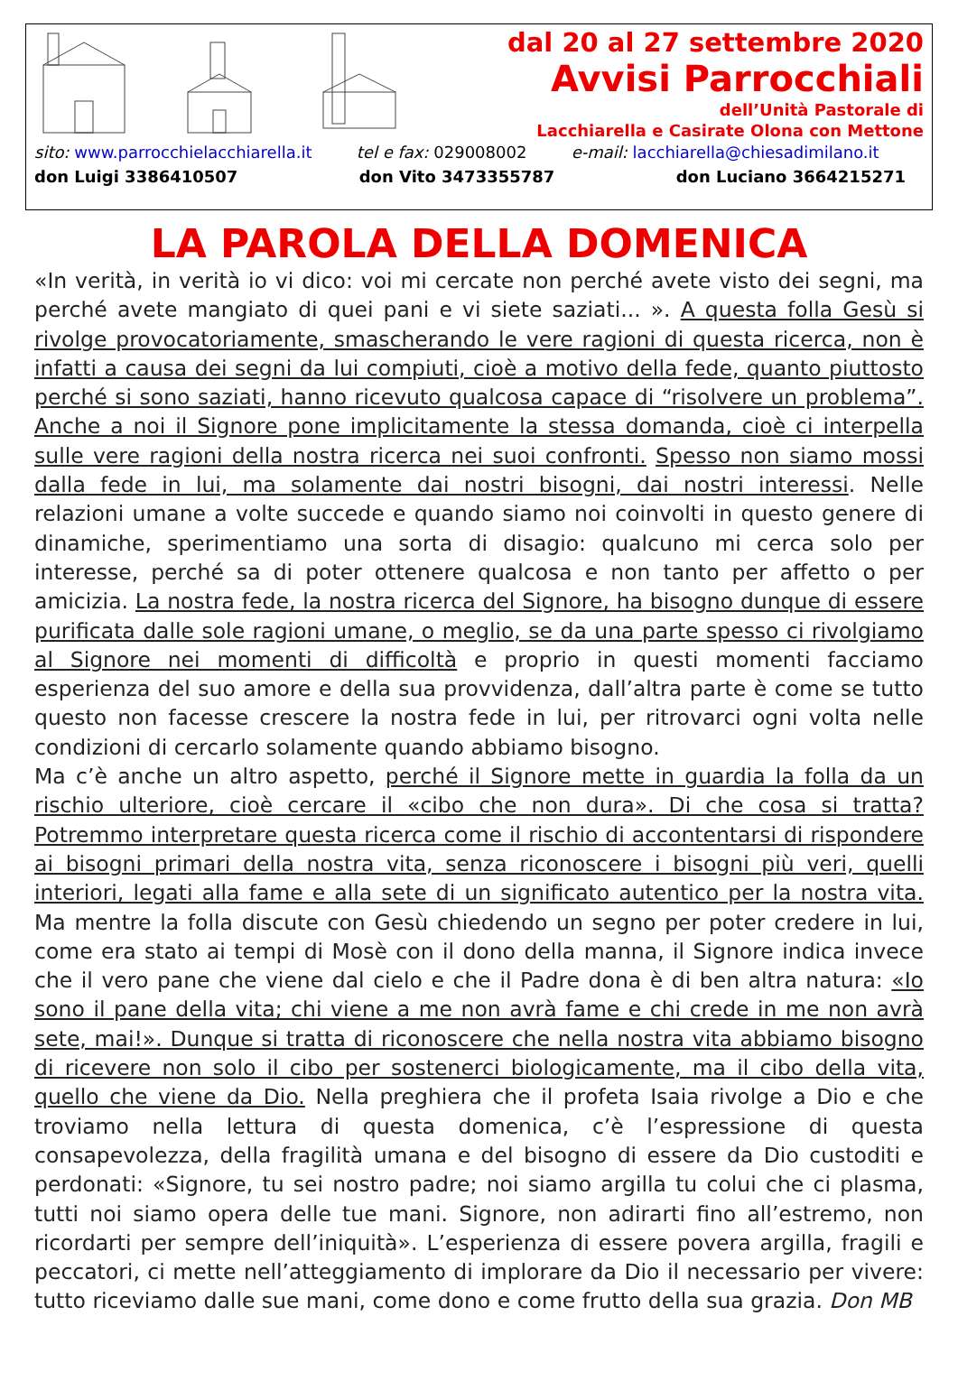dal 20 al 27 settembre 2020
Avvisi Parrocchiali
dell’Unità Pastorale di
Lacchiarella e Casirate Olona con Mettone
sito: www.parrocchielacchiarella.it tel e fax: 029008002 e-mail: lacchiarella@chiesadimilano.it
don Luigi 3386410507 don Vito 3473355787 don Luciano 3664215271
LA PAROLA DELLA DOMENICA
«In verità, in verità io vi dico: voi mi cercate non perché avete visto dei segni, ma perché avete mangiato di quei pani e vi siete saziati... ». A questa folla Gesù si rivolge provocatoriamente, smascherando le vere ragioni di questa ricerca, non è infatti a causa dei segni da lui compiuti, cioè a motivo della fede, quanto piuttosto perché si sono saziati, hanno ricevuto qualcosa capace di “risolvere un problema”. Anche a noi il Signore pone implicitamente la stessa domanda, cioè ci interpella sulle vere ragioni della nostra ricerca nei suoi confronti. Spesso non siamo mossi dalla fede in lui, ma solamente dai nostri bisogni, dai nostri interessi. Nelle relazioni umane a volte succede e quando siamo noi coinvolti in questo genere di dinamiche, sperimentiamo una sorta di disagio: qualcuno mi cerca solo per interesse, perché sa di poter ottenere qualcosa e non tanto per affetto o per amicizia. La nostra fede, la nostra ricerca del Signore, ha bisogno dunque di essere purificata dalle sole ragioni umane, o meglio, se da una parte spesso ci rivolgiamo al Signore nei momenti di difficoltà e proprio in questi momenti facciamo esperienza del suo amore e della sua provvidenza, dall’altra parte è come se tutto questo non facesse crescere la nostra fede in lui, per ritrovarci ogni volta nelle condizioni di cercarlo solamente quando abbiamo bisogno.
Ma c’è anche un altro aspetto, perché il Signore mette in guardia la folla da un rischio ulteriore, cioè cercare il «cibo che non dura». Di che cosa si tratta? Potremmo interpretare questa ricerca come il rischio di accontentarsi di rispondere ai bisogni primari della nostra vita, senza riconoscere i bisogni più veri, quelli interiori, legati alla fame e alla sete di un significato autentico per la nostra vita. Ma mentre la folla discute con Gesù chiedendo un segno per poter credere in lui, come era stato ai tempi di Mosè con il dono della manna, il Signore indica invece che il vero pane che viene dal cielo e che il Padre dona è di ben altra natura: «Io sono il pane della vita; chi viene a me non avrà fame e chi crede in me non avrà sete, mai!». Dunque si tratta di riconoscere che nella nostra vita abbiamo bisogno di ricevere non solo il cibo per sostenerci biologicamente, ma il cibo della vita, quello che viene da Dio. Nella preghiera che il profeta Isaia rivolge a Dio e che troviamo nella lettura di questa domenica, c’è l’espressione di questa consapevolezza, della fragilità umana e del bisogno di essere da Dio custoditi e perdonati: «Signore, tu sei nostro padre; noi siamo argilla tu colui che ci plasma, tutti noi siamo opera delle tue mani. Signore, non adirarti fino all’estremo, non ricordarti per sempre dell’iniquità». L’esperienza di essere povera argilla, fragili e peccatori, ci mette nell’atteggiamento di implorare da Dio il necessario per vivere: tutto riceviamo dalle sue mani, come dono e come frutto della sua grazia. Don MB